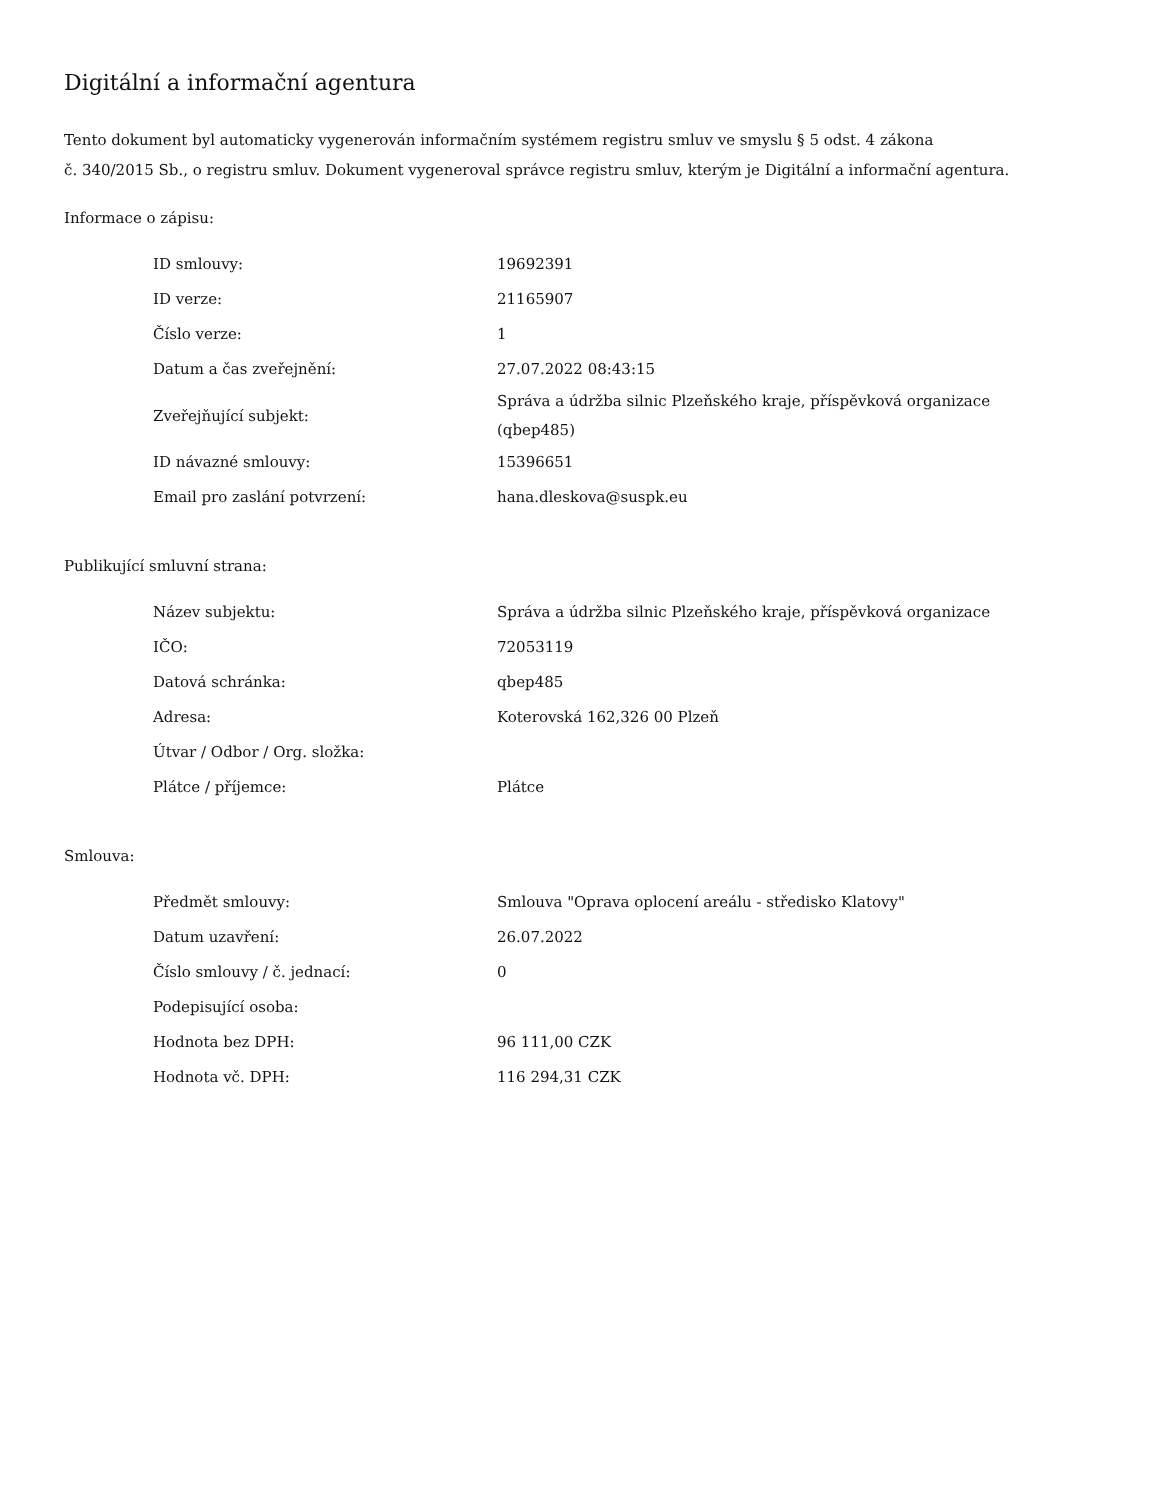Digitální a informační agentura
Tento dokument byl automaticky vygenerován informačním systémem registru smluv ve smyslu § 5 odst. 4 zákona
č. 340/2015 Sb., o registru smluv. Dokument vygeneroval správce registru smluv, kterým je Digitální a informační agentura.
Informace o zápisu:
| ID smlouvy: | 19692391 |
| ID verze: | 21165907 |
| Číslo verze: | 1 |
| Datum a čas zveřejnění: | 27.07.2022 08:43:15 |
| Zveřejňující subjekt: | Správa a údržba silnic Plzeňského kraje, příspěvková organizace (qbep485) |
| ID návazné smlouvy: | 15396651 |
| Email pro zaslání potvrzení: | hana.dleskova@suspk.eu |
Publikující smluvní strana:
| Název subjektu: | Správa a údržba silnic Plzeňského kraje, příspěvková organizace |
| IČO: | 72053119 |
| Datová schránka: | qbep485 |
| Adresa: | Koterovská 162,326 00 Plzeň |
| Útvar / Odbor / Org. složka: | |
| Plátce / příjemce: | Plátce |
Smlouva:
| Předmět smlouvy: | Smlouva "Oprava oplocení areálu - středisko Klatovy" |
| Datum uzavření: | 26.07.2022 |
| Číslo smlouvy / č. jednací: | 0 |
| Podepisující osoba: | |
| Hodnota bez DPH: | 96 111,00 CZK |
| Hodnota vč. DPH: | 116 294,31 CZK |